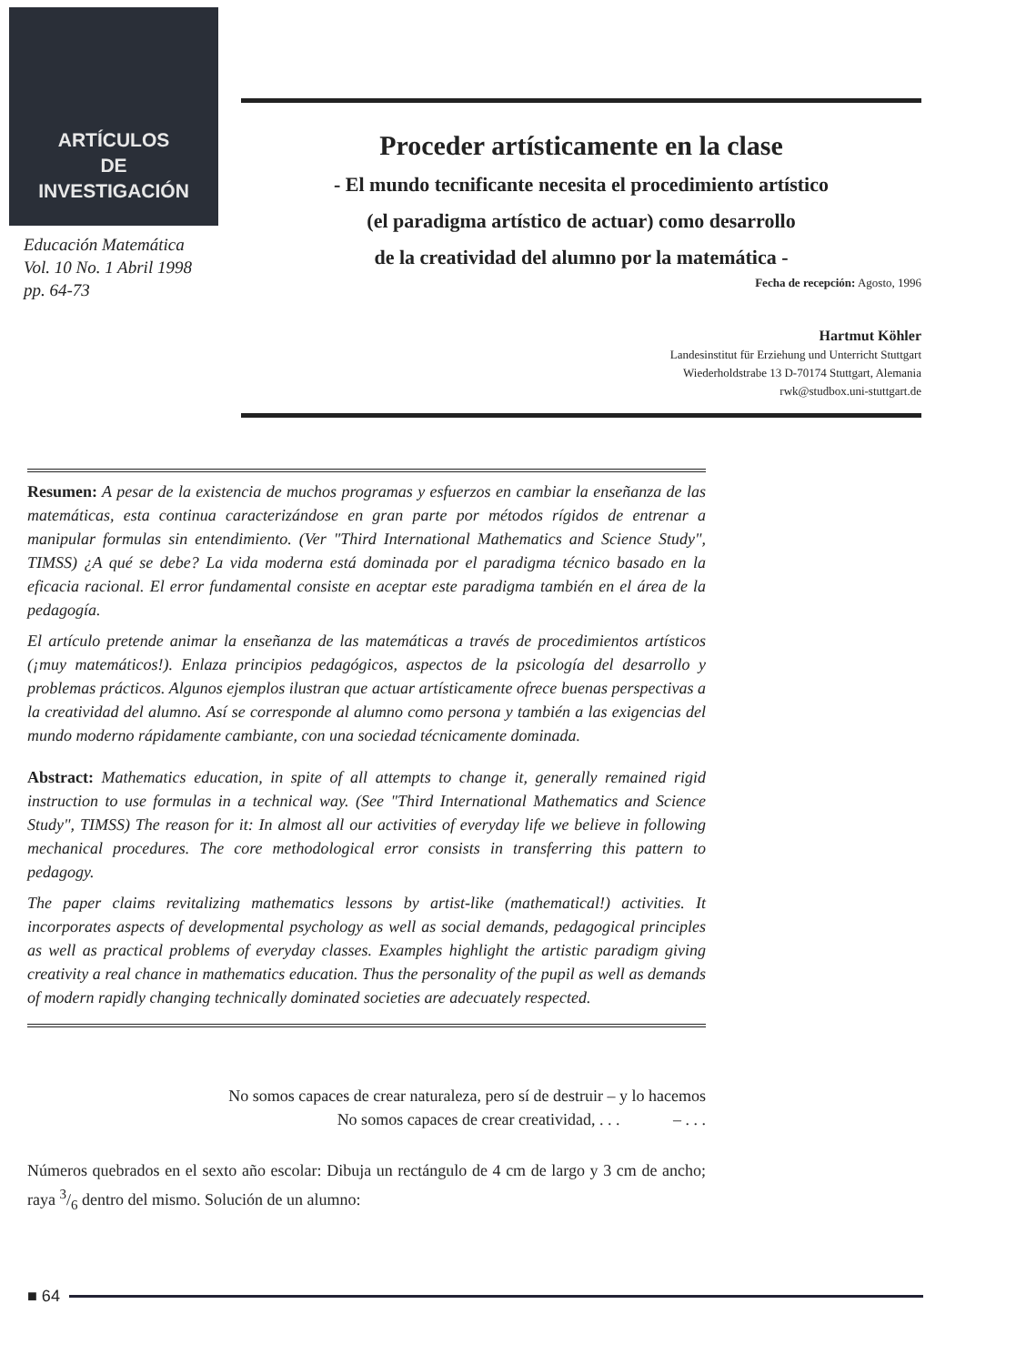ARTÍCULOS
DE
INVESTIGACIÓN
Educación Matemática
Vol. 10 No. 1 Abril 1998
pp. 64-73
Proceder artísticamente en la clase
- El mundo tecnificante necesita el procedimiento artístico
(el paradigma artístico de actuar) como desarrollo
de la creatividad del alumno por la matemática -
Fecha de recepción: Agosto, 1996
Hartmut Köhler
Landesinstitut für Erziehung und Unterricht Stuttgart
Wiederholdstrabe 13 D-70174 Stuttgart, Alemania
rwk@studbox.uni-stuttgart.de
Resumen: A pesar de la existencia de muchos programas y esfuerzos en cambiar la enseñanza de las matemáticas, esta continua caracterizándose en gran parte por métodos rígidos de entrenar a manipular formulas sin entendimiento. (Ver "Third International Mathematics and Science Study", TIMSS) ¿A qué se debe? La vida moderna está dominada por el paradigma técnico basado en la eficacia racional. El error fundamental consiste en aceptar este paradigma también en el área de la pedagogía.
El artículo pretende animar la enseñanza de las matemáticas a través de procedimientos artísticos (¡muy matemáticos!). Enlaza principios pedagógicos, aspectos de la psicología del desarrollo y problemas prácticos. Algunos ejemplos ilustran que actuar artísticamente ofrece buenas perspectivas a la creatividad del alumno. Así se corresponde al alumno como persona y también a las exigencias del mundo moderno rápidamente cambiante, con una sociedad técnicamente dominada.
Abstract: Mathematics education, in spite of all attempts to change it, generally remained rigid instruction to use formulas in a technical way. (See "Third International Mathematics and Science Study", TIMSS) The reason for it: In almost all our activities of everyday life we believe in following mechanical procedures. The core methodological error consists in transferring this pattern to pedagogy.
The paper claims revitalizing mathematics lessons by artist-like (mathematical!) activities. It incorporates aspects of developmental psychology as well as social demands, pedagogical principles as well as practical problems of everyday classes. Examples highlight the artistic paradigm giving creativity a real chance in mathematics education. Thus the personality of the pupil as well as demands of modern rapidly changing technically dominated societies are adecuately respected.
No somos capaces de crear naturaleza, pero sí de destruir – y lo hacemos
No somos capaces de crear creatividad, . . . – . . .
Números quebrados en el sexto año escolar: Dibuja un rectángulo de 4 cm de largo y 3 cm de ancho; raya 3/6 dentro del mismo. Solución de un alumno:
■ 64